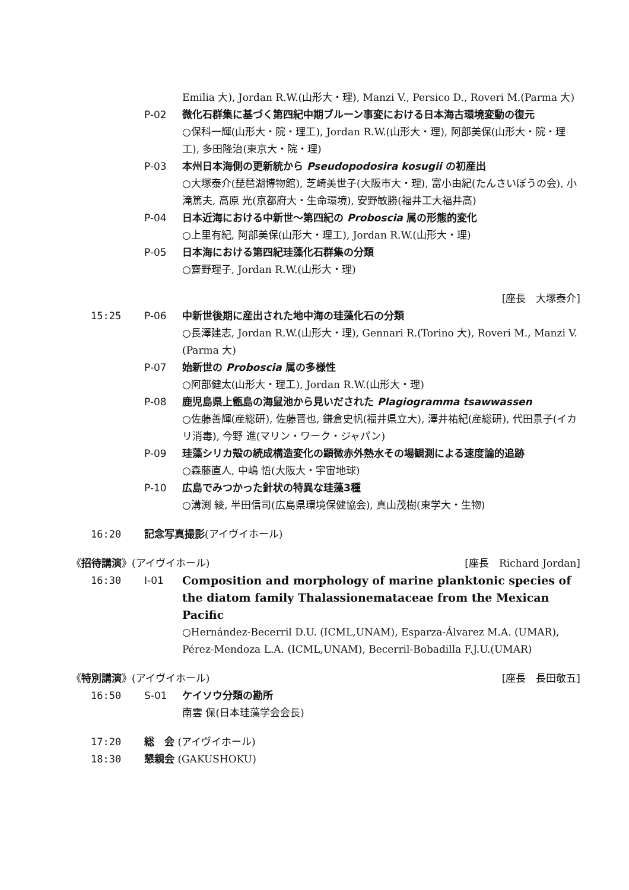Emilia 大), Jordan R.W.(山形大・理), Manzi V., Persico D., Roveri M.(Parma 大)
P-02 微化石群集に基づく第四紀中期ブルーン事変における日本海古環境変動の復元
○保科一輝(山形大・院・理工), Jordan R.W.(山形大・理), 阿部美保(山形大・院・理工), 多田隆治(東京大・院・理)
P-03 本州日本海側の更新統から Pseudopodosira kosugii の初産出
○大塚泰介(琵琶湖博物館), 芝崎美世子(大阪市大・理), 富小由紀(たんさいぼうの会), 小滝篤夫, 高原 光(京都府大・生命環境), 安野敏勝(福井工大福井高)
P-04 日本近海における中新世〜第四紀の Proboscia 属の形態的変化
○上里有紀, 阿部美保(山形大・理工), Jordan R.W.(山形大・理)
P-05 日本海における第四紀珪藻化石群集の分類
○齋野理子, Jordan R.W.(山形大・理)
[座長　大塚泰介]
15:25 P-06 中新世後期に産出された地中海の珪藻化石の分類
○長澤建志, Jordan R.W.(山形大・理), Gennari R.(Torino 大), Roveri M., Manzi V.(Parma 大)
P-07 始新世の Proboscia 属の多様性
○阿部健太(山形大・理工), Jordan R.W.(山形大・理)
P-08 鹿児島県上甑島の海鼠池から見いだされた Plagiogramma tsawwassen
○佐藤善輝(産総研), 佐藤晋也, 鎌倉史帆(福井県立大), 澤井祐紀(産総研), 代田景子(イカリ消毒), 今野 進(マリン・ワーク・ジャパン)
P-09 珪藻シリカ殻の続成構造変化の顕微赤外熱水その場観測による速度論的追跡
○森藤直人, 中嶋 悟(大阪大・宇宙地球)
P-10 広島でみつかった針状の特異な珪藻3種
○溝渕 綾, 半田信司(広島県環境保健協会), 真山茂樹(東学大・生物)
16:20 記念写真撮影(アイヴイホール)
《招待講演》(アイヴイホール) [座長　Richard Jordan]
16:30 I-01 Composition and morphology of marine planktonic species of the diatom family Thalassionemataceae from the Mexican Pacific
○Hernández-Becerril D.U. (ICML,UNAM), Esparza-Álvarez M.A. (UMAR), Pérez-Mendoza L.A. (ICML,UNAM), Becerril-Bobadilla F.J.U.(UMAR)
《特別講演》(アイヴイホール) [座長　長田敬五]
16:50 S-01 ケイソウ分類の勘所
南雲 保(日本珪藻学会会長)
17:20 総　会 (アイヴイホール)
18:30 懇親会 (GAKUSHOKU)